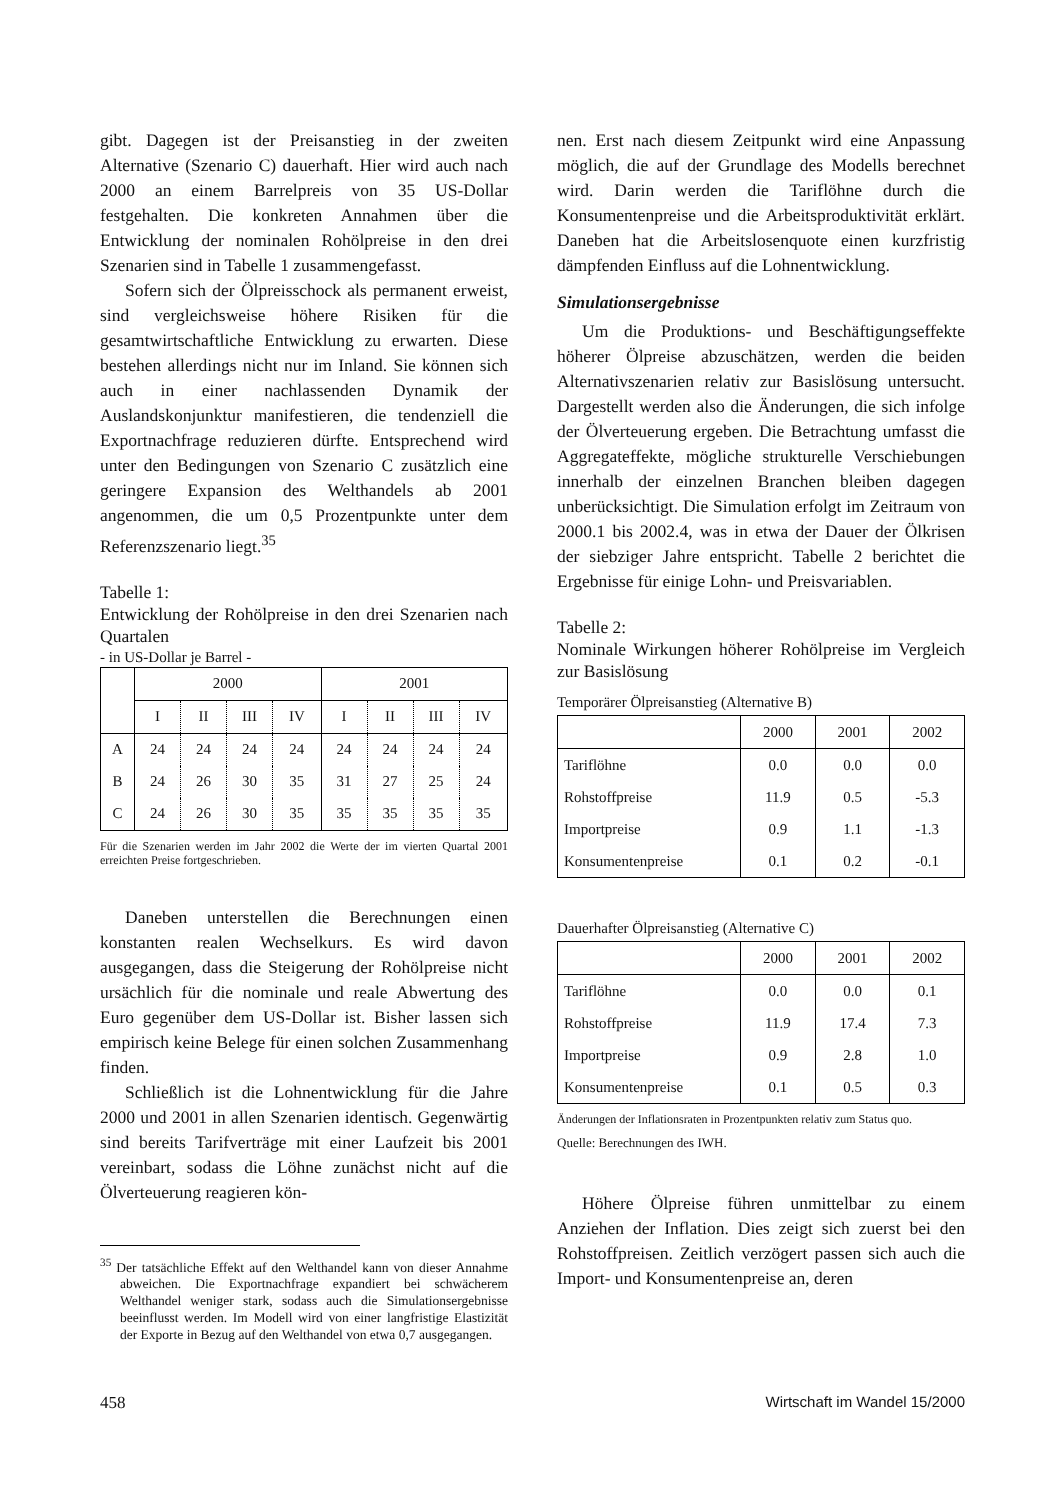gibt. Dagegen ist der Preisanstieg in der zweiten Alternative (Szenario C) dauerhaft. Hier wird auch nach 2000 an einem Barrelpreis von 35 US-Dollar festgehalten. Die konkreten Annahmen über die Entwicklung der nominalen Rohölpreise in den drei Szenarien sind in Tabelle 1 zusammengefasst.
Sofern sich der Ölpreisschock als permanent erweist, sind vergleichsweise höhere Risiken für die gesamtwirtschaftliche Entwicklung zu erwarten. Diese bestehen allerdings nicht nur im Inland. Sie können sich auch in einer nachlassenden Dynamik der Auslandskonjunktur manifestieren, die tendenziell die Exportnachfrage reduzieren dürfte. Entsprechend wird unter den Bedingungen von Szenario C zusätzlich eine geringere Expansion des Welthandels ab 2001 angenommen, die um 0,5 Prozentpunkte unter dem Referenzszenario liegt.<sup>35</sup>
Tabelle 1:
Entwicklung der Rohölpreise in den drei Szenarien nach Quartalen
- in US-Dollar je Barrel -
| | 2000 | | | | 2001 | | | |
| --- | --- | --- | --- | --- | --- | --- | --- | --- |
| | I | II | III | IV | I | II | III | IV |
| A | 24 | 24 | 24 | 24 | 24 | 24 | 24 | 24 |
| B | 24 | 26 | 30 | 35 | 31 | 27 | 25 | 24 |
| C | 24 | 26 | 30 | 35 | 35 | 35 | 35 | 35 |
Für die Szenarien werden im Jahr 2002 die Werte der im vierten Quartal 2001 erreichten Preise fortgeschrieben.
Daneben unterstellen die Berechnungen einen konstanten realen Wechselkurs. Es wird davon ausgegangen, dass die Steigerung der Rohölpreise nicht ursächlich für die nominale und reale Abwertung des Euro gegenüber dem US-Dollar ist. Bisher lassen sich empirisch keine Belege für einen solchen Zusammenhang finden.
Schließlich ist die Lohnentwicklung für die Jahre 2000 und 2001 in allen Szenarien identisch. Gegenwärtig sind bereits Tarifverträge mit einer Laufzeit bis 2001 vereinbart, sodass die Löhne zunächst nicht auf die Ölverteuerung reagieren kön-
<sup>35</sup> Der tatsächliche Effekt auf den Welthandel kann von dieser Annahme abweichen. Die Exportnachfrage expandiert bei schwächerem Welthandel weniger stark, sodass auch die Simulationsergebnisse beeinflusst werden. Im Modell wird von einer langfristige Elastizität der Exporte in Bezug auf den Welthandel von etwa 0,7 ausgegangen.
nen. Erst nach diesem Zeitpunkt wird eine Anpassung möglich, die auf der Grundlage des Modells berechnet wird. Darin werden die Tariflöhne durch die Konsumentenpreise und die Arbeitsproduktivität erklärt. Daneben hat die Arbeitslosenquote einen kurzfristig dämpfenden Einfluss auf die Lohnentwicklung.
Simulationsergebnisse
Um die Produktions- und Beschäftigungseffekte höherer Ölpreise abzuschätzen, werden die beiden Alternativszenarien relativ zur Basislösung untersucht. Dargestellt werden also die Änderungen, die sich infolge der Ölverteuerung ergeben. Die Betrachtung umfasst die Aggregateffekte, mögliche strukturelle Verschiebungen innerhalb der einzelnen Branchen bleiben dagegen unberücksichtigt. Die Simulation erfolgt im Zeitraum von 2000.1 bis 2002.4, was in etwa der Dauer der Ölkrisen der siebziger Jahre entspricht. Tabelle 2 berichtet die Ergebnisse für einige Lohn- und Preisvariablen.
Tabelle 2:
Nominale Wirkungen höherer Rohölpreise im Vergleich zur Basislösung
Temporärer Ölpreisanstieg (Alternative B)
| | 2000 | 2001 | 2002 |
| --- | --- | --- | --- |
| Tariflöhne | 0.0 | 0.0 | 0.0 |
| Rohstoffpreise | 11.9 | 0.5 | -5.3 |
| Importpreise | 0.9 | 1.1 | -1.3 |
| Konsumentenpreise | 0.1 | 0.2 | -0.1 |
Dauerhafter Ölpreisanstieg (Alternative C)
| | 2000 | 2001 | 2002 |
| --- | --- | --- | --- |
| Tariflöhne | 0.0 | 0.0 | 0.1 |
| Rohstoffpreise | 11.9 | 17.4 | 7.3 |
| Importpreise | 0.9 | 2.8 | 1.0 |
| Konsumentenpreise | 0.1 | 0.5 | 0.3 |
Änderungen der Inflationsraten in Prozentpunkten relativ zum Status quo.
Quelle: Berechnungen des IWH.
Höhere Ölpreise führen unmittelbar zu einem Anziehen der Inflation. Dies zeigt sich zuerst bei den Rohstoffpreisen. Zeitlich verzögert passen sich auch die Import- und Konsumentenpreise an, deren
458 Wirtschaft im Wandel 15/2000